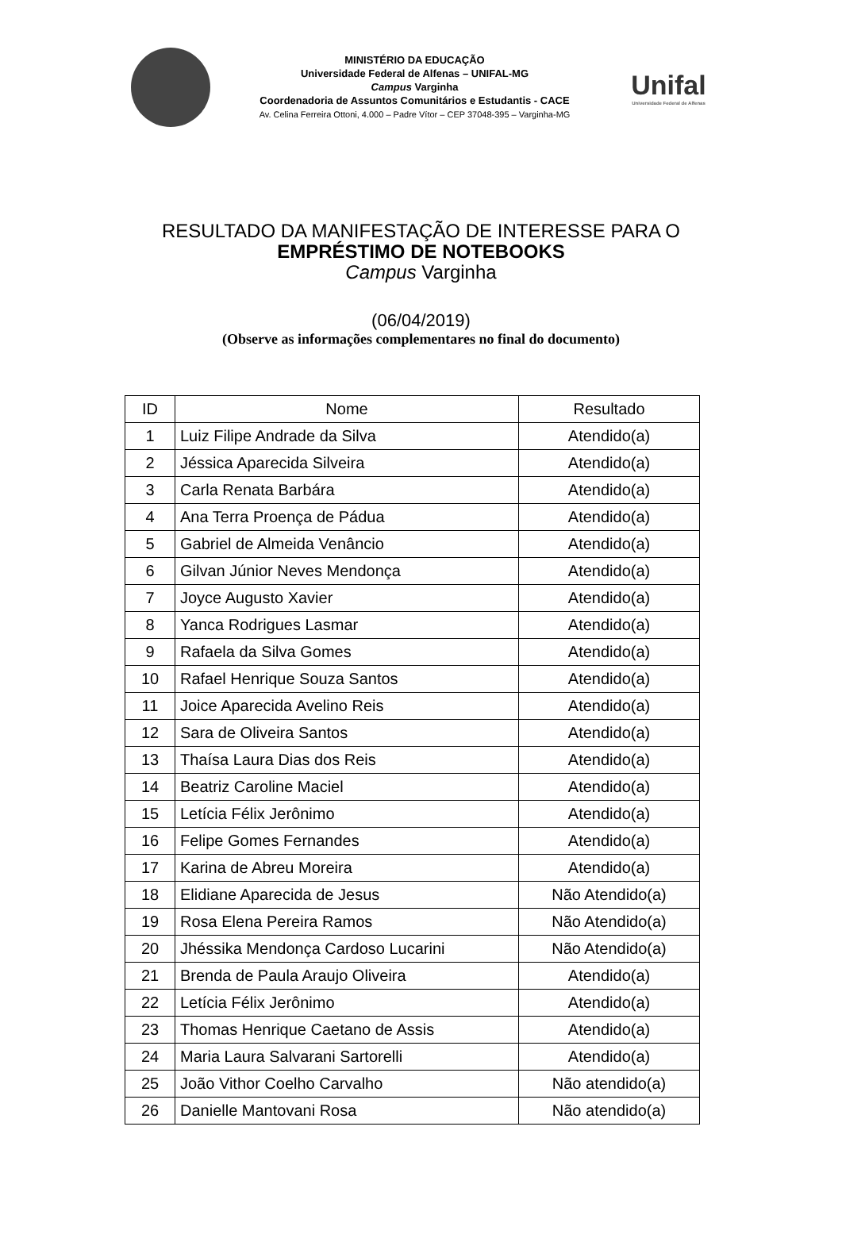MINISTÉRIO DA EDUCAÇÃO
Universidade Federal de Alfenas – UNIFAL-MG
Campus Varginha
Coordenadoria de Assuntos Comunitários e Estudantis - CACE
Av. Celina Ferreira Ottoni, 4.000 – Padre Vítor – CEP 37048-395 – Varginha-MG
Unifal
Universidade Federal de Alfenas
RESULTADO DA MANIFESTAÇÃO DE INTERESSE PARA O
EMPRÉSTIMO DE NOTEBOOKS
Campus Varginha
(06/04/2019)
(Observe as informações complementares no final do documento)
| ID | Nome | Resultado |
| --- | --- | --- |
| 1 | Luiz Filipe Andrade da Silva | Atendido(a) |
| 2 | Jéssica Aparecida Silveira | Atendido(a) |
| 3 | Carla Renata Barbára | Atendido(a) |
| 4 | Ana Terra Proença de Pádua | Atendido(a) |
| 5 | Gabriel de Almeida Venâncio | Atendido(a) |
| 6 | Gilvan Júnior Neves Mendonça | Atendido(a) |
| 7 | Joyce Augusto Xavier | Atendido(a) |
| 8 | Yanca Rodrigues Lasmar | Atendido(a) |
| 9 | Rafaela da Silva Gomes | Atendido(a) |
| 10 | Rafael Henrique Souza Santos | Atendido(a) |
| 11 | Joice Aparecida Avelino Reis | Atendido(a) |
| 12 | Sara de Oliveira Santos | Atendido(a) |
| 13 | Thaísa Laura Dias dos Reis | Atendido(a) |
| 14 | Beatriz Caroline Maciel | Atendido(a) |
| 15 | Letícia Félix Jerônimo | Atendido(a) |
| 16 | Felipe Gomes Fernandes | Atendido(a) |
| 17 | Karina de Abreu Moreira | Atendido(a) |
| 18 | Elidiane Aparecida de Jesus | Não Atendido(a) |
| 19 | Rosa Elena Pereira Ramos | Não Atendido(a) |
| 20 | Jhéssika Mendonça Cardoso Lucarini | Não Atendido(a) |
| 21 | Brenda de Paula Araujo Oliveira | Atendido(a) |
| 22 | Letícia Félix Jerônimo | Atendido(a) |
| 23 | Thomas Henrique Caetano de Assis | Atendido(a) |
| 24 | Maria Laura Salvarani Sartorelli | Atendido(a) |
| 25 | João Vithor Coelho Carvalho | Não atendido(a) |
| 26 | Danielle Mantovani Rosa | Não atendido(a) |